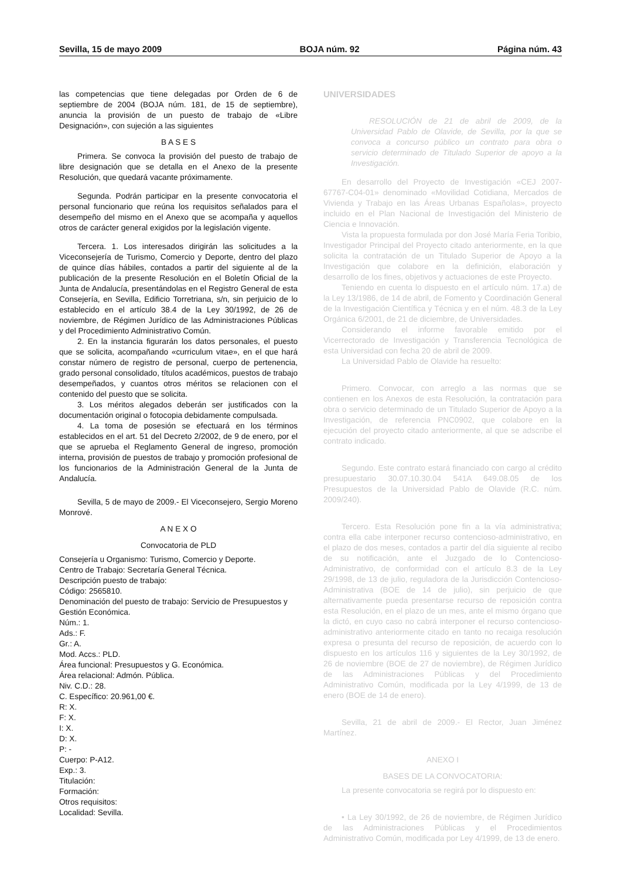Sevilla, 15 de mayo 2009 BOJA núm. 92 Página núm. 43
las competencias que tiene delegadas por Orden de 6 de septiembre de 2004 (BOJA núm. 181, de 15 de septiembre), anuncia la provisión de un puesto de trabajo de «Libre Designación», con sujeción a las siguientes
B A S E S
Primera. Se convoca la provisión del puesto de trabajo de libre designación que se detalla en el Anexo de la presente Resolución, que quedará vacante próximamente.
Segunda. Podrán participar en la presente convocatoria el personal funcionario que reúna los requisitos señalados para el desempeño del mismo en el Anexo que se acompaña y aquellos otros de carácter general exigidos por la legislación vigente.
Tercera. 1. Los interesados dirigirán las solicitudes a la Viceconsejería de Turismo, Comercio y Deporte, dentro del plazo de quince días hábiles, contados a partir del siguiente al de la publicación de la presente Resolución en el Boletín Oficial de la Junta de Andalucía, presentándolas en el Registro General de esta Consejería, en Sevilla, Edificio Torretriana, s/n, sin perjuicio de lo establecido en el artículo 38.4 de la Ley 30/1992, de 26 de noviembre, de Régimen Jurídico de las Administraciones Públicas y del Procedimiento Administrativo Común.
2. En la instancia figurarán los datos personales, el puesto que se solicita, acompañando «curriculum vitae», en el que hará constar número de registro de personal, cuerpo de pertenencia, grado personal consolidado, títulos académicos, puestos de trabajo desempeñados, y cuantos otros méritos se relacionen con el contenido del puesto que se solicita.
3. Los méritos alegados deberán ser justificados con la documentación original o fotocopia debidamente compulsada.
4. La toma de posesión se efectuará en los términos establecidos en el art. 51 del Decreto 2/2002, de 9 de enero, por el que se aprueba el Reglamento General de ingreso, promoción interna, provisión de puestos de trabajo y promoción profesional de los funcionarios de la Administración General de la Junta de Andalucía.
Sevilla, 5 de mayo de 2009.- El Viceconsejero, Sergio Moreno Monrové.
A N E X O
Convocatoria de PLD
Consejería u Organismo: Turismo, Comercio y Deporte.
Centro de Trabajo: Secretaría General Técnica.
Descripción puesto de trabajo:
Código: 2565810.
Denominación del puesto de trabajo: Servicio de Presupuestos y Gestión Económica.
Núm.: 1.
Ads.: F.
Gr.: A.
Mod. Accs.: PLD.
Área funcional: Presupuestos y G. Económica.
Área relacional: Admón. Pública.
Niv. C.D.: 28.
C. Específico: 20.961,00 €.
R: X.
F: X.
I: X.
D: X.
P: -
Cuerpo: P-A12.
Exp.: 3.
Titulación:
Formación:
Otros requisitos:
Localidad: Sevilla.
UNIVERSIDADES
RESOLUCIÓN de 21 de abril de 2009, de la Universidad Pablo de Olavide, de Sevilla, por la que se convoca a concurso público un contrato para obra o servicio determinado de Titulado Superior de apoyo a la Investigación.
En desarrollo del Proyecto de Investigación «CEJ 2007-67767-C04-01» denominado «Movilidad Cotidiana, Mercados de Vivienda y Trabajo en las Áreas Urbanas Españolas», proyecto incluido en el Plan Nacional de Investigación del Ministerio de Ciencia e Innovación.
Vista la propuesta formulada por don José María Feria Toribio, Investigador Principal del Proyecto citado anteriormente, en la que solicita la contratación de un Titulado Superior de Apoyo a la Investigación que colabore en la definición, elaboración y desarrollo de los fines, objetivos y actuaciones de este Proyecto.
Teniendo en cuenta lo dispuesto en el artículo núm. 17.a) de la Ley 13/1986, de 14 de abril, de Fomento y Coordinación General de la Investigación Científica y Técnica y en el núm. 48.3 de la Ley Orgánica 6/2001, de 21 de diciembre, de Universidades.
Considerando el informe favorable emitido por el Vicerrectorado de Investigación y Transferencia Tecnológica de esta Universidad con fecha 20 de abril de 2009.
La Universidad Pablo de Olavide ha resuelto:
Primero. Convocar, con arreglo a las normas que se contienen en los Anexos de esta Resolución, la contratación para obra o servicio determinado de un Titulado Superior de Apoyo a la Investigación, de referencia PNC0902, que colabore en la ejecución del proyecto citado anteriormente, al que se adscribe el contrato indicado.
Segundo. Este contrato estará financiado con cargo al crédito presupuestario 30.07.10.30.04 541A 649.08.05 de los Presupuestos de la Universidad Pablo de Olavide (R.C. núm. 2009/240).
Tercero. Esta Resolución pone fin a la vía administrativa; contra ella cabe interponer recurso contencioso-administrativo, en el plazo de dos meses, contados a partir del día siguiente al recibo de su notificación, ante el Juzgado de lo Contencioso-Administrativo, de conformidad con el artículo 8.3 de la Ley 29/1998, de 13 de julio, reguladora de la Jurisdicción Contencioso-Administrativa (BOE de 14 de julio), sin perjuicio de que alternativamente pueda presentarse recurso de reposición contra esta Resolución, en el plazo de un mes, ante el mismo órgano que la dictó, en cuyo caso no cabrá interponer el recurso contencioso-administrativo anteriormente citado en tanto no recaiga resolución expresa o presunta del recurso de reposición, de acuerdo con lo dispuesto en los artículos 116 y siguientes de la Ley 30/1992, de 26 de noviembre (BOE de 27 de noviembre), de Régimen Jurídico de las Administraciones Públicas y del Procedimiento Administrativo Común, modificada por la Ley 4/1999, de 13 de enero (BOE de 14 de enero).
Sevilla, 21 de abril de 2009.- El Rector, Juan Jiménez Martínez.
ANEXO I
BASES DE LA CONVOCATORIA:
La presente convocatoria se regirá por lo dispuesto en:
• La Ley 30/1992, de 26 de noviembre, de Régimen Jurídico de las Administraciones Públicas y el Procedimientos Administrativo Común, modificada por Ley 4/1999, de 13 de enero.